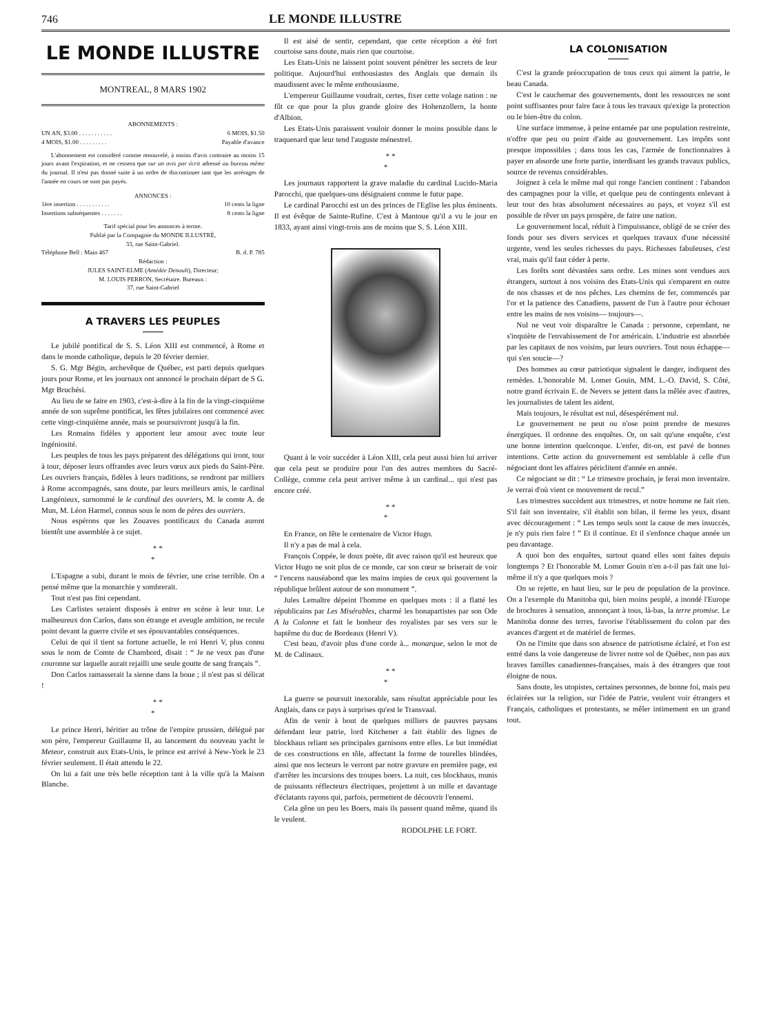746 LE MONDE ILLUSTRE
LE MONDE ILLUSTRE
MONTREAL, 8 MARS 1902
ABONNEMENTS :
UN AN, $3.00 . . . . . . . . . . . 6 MOIS, $1.50
4 MOIS, $1.00 . . . . . . . . . Payable d'avance
L'abonnement est considéré comme renouvelé, à moins d'avis contraire au moins 15 jours avant l'expiration, et ne cessera que sur un avis par écrit adressé au bureau même du journal. Il n'est pas donné suite à un ordre de discontinuer tant que les arrérages de l'année en cours ne sont pas payés.
ANNONCES :
1ère insertion . . . . . . . . . . . 10 cents la ligne
Insertions subséquentes . . . . . . . 8 cents la ligne
Tarif spécial pour les annonces à terme.
Publié par la Compagnie du MONDE ILLUSTRÉ,
33, rue Saint-Gabriel.
Téléphone Bell : Main 467 B. d. P. 785
Rédaction :
JULES SAINT-ELME (Amédée Denault), Directeur;
M. LOUIS PERRON, Secrétaire. Bureaux :
37, rue Saint-Gabriel
A TRAVERS LES PEUPLES
Le jubilé pontifical de S. S. Léon XIII est commencé, à Rome et dans le monde catholique, depuis le 20 février dernier.
S. G. Mgr Bégin, archevêque de Québec, est parti depuis quelques jours pour Rome, et les journaux ont annoncé le prochain départ de S G. Mgr Bruchési.
Au lieu de se faire en 1903, c'est-à-dire à la fin de la vingt-cinquième année de son suprême pontificat, les fêtes jubilaires ont commencé avec cette vingt-cinquième année, mais se poursuivront jusqu'à la fin.
Les Romains fidèles y apportent leur amour avec toute leur ingéniosité.
Les peuples de tous les pays préparent des délégations qui iront, tour à tour, déposer leurs offrandes avec leurs vœux aux pieds du Saint-Père. Les ouvriers français, fidèles à leurs traditions, se rendront par milliers à Rome accompagnés, sans doute, par leurs meilleurs amis, le cardinal Langénieux, surnommé le le cardinal des ouvriers, M. le comte A. de Mun, M. Léon Harmel, connus sous le nom de pères des ouvriers.
Nous espérons que les Zouaves pontificaux du Canada auront bientôt une assemblée à ce sujet.
* *
*
L'Espagne a subi, durant le mois de février, une crise terrible. On a pensé même que la monarchie y sombrerait.
Tout n'est pas fini cependant.
Les Carlistes seraient disposés à entrer en scène à leur tour. Le malheureux don Carlos, dans son étrange et aveugle ambition, ne recule point devant la guerre civile et ses épouvantables conséquences.
Celui de qui il tient sa fortune actuelle, le roi Henri V, plus connu sous le nom de Comte de Chambord, disait : “ Je ne veux pas d'une couronne sur laquelle aurait rejailli une seule goutte de sang français ”.
Don Carlos ramasserait la sienne dans la boue ; il n'est pas si délicat !
* *
*
Le prince Henri, héritier au trône de l'empire prussien, délégué par son père, l'empereur Guillaume II, au lancement du nouveau yacht le Meteor, construit aux Etats-Unis, le prince est arrivé à New-York le 23 février seulement. Il était attendu le 22.
On lui a fait une très belle réception tant à la ville qu'à la Maison Blanche.
Il est aisé de sentir, cependant, que cette réception a été fort courtoise sans doute, mais rien que courtoise.
Les Etats-Unis ne laissent point souvent pénétrer les secrets de leur politique. Aujourd'hui enthousiastes des Anglais que demain ils maudissent avec le même enthousiasme.
L'empereur Guillaume voudrait, certes, fixer cette volage nation : ne fût ce que pour la plus grande gloire des Hohenzollern, la honte d'Albion.
Les Etats-Unis paraissent vouloir donner le moins possible dans le traquenard que leur tend l'auguste ménestrel.
* *
*
Les journaux rapportent la grave maladie du cardinal Lucido-Maria Parocchi, que quelques-uns désignaient comme le futur pape.
Le cardinal Parocchi est un des princes de l'Eglise les plus éminents. Il est évêque de Sainte-Rufine. C'est à Mantoue qu'il a vu le jour en 1833, ayant ainsi vingt-trois ans de moins que S. S. Léon XIII.
Quant à le voir succéder à Léon XIII, cela peut aussi bien lui arriver que cela peut se produire pour l'un des autres membres du Sacré-Collège, comme cela peut arriver même à un cardinal... qui n'est pas encore créé.
* *
*
En France, on fête le centenaire de Victor Hugo.
Il n'y a pas de mal à cela.
François Coppée, le doux poète, dit avec raison qu'il est heureux que Victor Hugo ne soit plus de ce monde, car son cœur se briserait de voir “ l'encens nauséabond que les mains impies de ceux qui gouvernent la république brûlent autour de son monument ”.
Jules Lemaître dépeint l'homme en quelques mots : il a flatté les républicains par Les Misérables, charmé les bonapartistes par son Ode A la Colonne et fait le bonheur des royalistes par ses vers sur le baptême du duc de Bordeaux (Henri V).
C'est beau, d'avoir plus d'une corde à... monarque, selon le mot de M. de Calinaux.
* *
*
La guerre se poursuit inexorable, sans résultat appréciable pour les Anglais, dans ce pays à surprises qu'est le Transvaal.
Afin de venir à bout de quelques milliers de pauvres paysans défendant leur patrie, lord Kitchener a fait établir des lignes de blockhaus reliant ses principales garnisons entre elles. Le but immédiat de ces constructions en tôle, affectant la forme de tourelles blindées, ainsi que nos lecteurs le verront par notre gravure en première page, est d'arrêter les incursions des troupes boers. La nuit, ces blockhaus, munis de puissants réflecteurs électriques, projettent à un mille et davantage d'éclatants rayons qui, parfois, permettent de découvrir l'ennemi.
Cela gêne un peu les Boers, mais ils passent quand même, quand ils le veulent.
RODOLPHE LE FORT.
LA COLONISATION
C'est la grande préoccupation de tous ceux qui aiment la patrie, le beau Canada.
C'est le cauchemar des gouvernements, dont les ressources ne sont point suffisantes pour faire face à tous les travaux qu'exige la protection ou le bien-être du colon.
Une surface immense, à peine entamée par une population restreinte, n'offre que peu ou point d'aide au gouvernement. Les impôts sont presque impossibles ; dans tous les cas, l'armée de fonctionnaires à payer en absorde une forte partie, interdisant les grands travaux publics, source de revenus considérables.
Joignez à cela le même mal qui ronge l'ancien continent : l'abandon des campagnes pour la ville, et quelque peu de contingents enlevant à leur tour des bras absolument nécessaires au pays, et voyez s'il est possible de rêver un pays prospère, de faire une nation.
Le gouvernement local, réduit à l'impuissance, obligé de se créer des fonds pour ses divers services et quelques travaux d'une nécessité urgente, vend les seules richesses du pays. Richesses fabuleuses, c'est vrai, mais qu'il faut céder à perte.
Les forêts sont dévastées sans ordre. Les mines sont vendues aux étrangers, surtout à nos voisins des Etats-Unis qui s'emparent en outre de nos chasses et de nos pêches. Les chemins de fer, commencés par l'or et la patience des Canadiens, passent de l'un à l'autre pour échouer entre les mains de nos voisins— toujours—.
Nul ne veut voir disparaître le Canada : personne, cependant, ne s'inquiète de l'envahissement de l'or américain. L'industrie est absorbée par les capitaux de nos voisins, par leurs ouvriers. Tout nous échappe— qui s'en soucie—?
Des hommes au cœur patriotique signalent le danger, indiquent des remèdes. L'honorable M. Lomer Gouin, MM. L.-O. David, S. Côté, notre grand écrivain E. de Nevers se jettent dans la mêlée avec d'autres, les journalistes de talent les aident.
Mais toujours, le résultat est nul, désespérément nul.
Le gouvernement ne peut ou n'ose point prendre de mesures énergiques. Il ordonne des enquêtes. Or, on sait qu'une enquête, c'est une bonne intention quelconque. L'enfer, dit-on, est pavé de bonnes intentions. Cette action du gouvernement est semblable à celle d'un négociant dont les affaires périclitent d'année en année.
Ce négociant se dit : “ Le trimestre prochain, je ferai mon inventaire. Je verrai d'où vient ce mouvement de recul.”
Les trimestres succèdent aux trimestres, et notre homme ne fait rien. S'il fait son inventaire, s'il établit son bilan, il ferme les yeux, disant avec découragement : “ Les temps seuls sont la cause de mes insuccès, je n'y puis rien faire ! ” Et il continue. Et il s'enfonce chaque année un peu davantage.
A quoi bon des enquêtes, surtout quand elles sont faites depuis longtemps ? Et l'honorable M. Lomer Gouin n'en a-t-il pas fait une lui-même il n'y a que quelques mois ?
On se rejette, en haut lieu, sur le peu de population de la province. On a l'exemple du Manitoba qui, bien moins peuplé, a inondé l'Europe de brochures à sensation, annonçant à tous, là-bas, la terre promise. Le Manitoba donne des terres, favorise l'établissement du colon par des avances d'argent et de matériel de fermes.
On ne l'imite que dans son absence de patriotisme éclairé, et l'on est entré dans la voie dangereuse de livrer notre sol de Québec, non pas aux braves familles canadiennes-françaises, mais à des étrangers que tout éloigne de nous.
Sans doute, les utopistes, certaines personnes, de bonne foi, mais peu éclairées sur la religion, sur l'idée de Patrie, veulent voir étrangers et Français, catholiques et protestants, se mêler intimement en un grand tout.